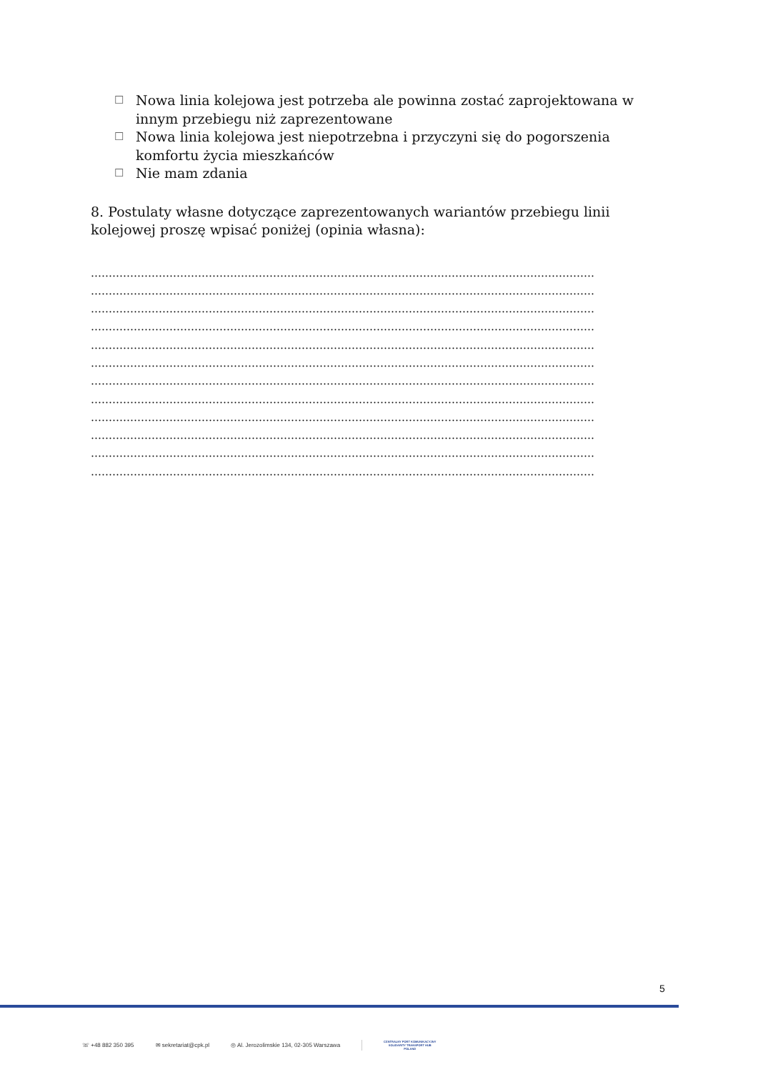☐ Nowa linia kolejowa jest potrzeba ale powinna zostać zaprojektowana w innym przebiegu niż zaprezentowane
☐ Nowa linia kolejowa jest niepotrzebna i przyczyni się do pogorszenia komfortu życia mieszkańców
☐ Nie mam zdania
8. Postulaty własne dotyczące zaprezentowanych wariantów przebiegu linii kolejowej proszę wpisać poniżej (opinia własna):
……………………………………………………………………………………………………………………………
……………………………………………………………………………………………………………………………
……………………………………………………………………………………………………………………………
……………………………………………………………………………………………………………………………
……………………………………………………………………………………………………………………………
……………………………………………………………………………………………………………………………
……………………………………………………………………………………………………………………………
……………………………………………………………………………………………………………………………
……………………………………………………………………………………………………………………………
……………………………………………………………………………………………………………………………
……………………………………………………………………………………………………………………………
……………………………………………………………………………………………………………………………
5
☏ +48 882 350 395 ✉ sekretariat@cpk.pl ◎ Al. Jerozolimskie 134, 02-305 Warszawa CENTRALNY PORT KOMUNIKACYJNY
SOLIDARITY TRANSPORT HUB
POLAND